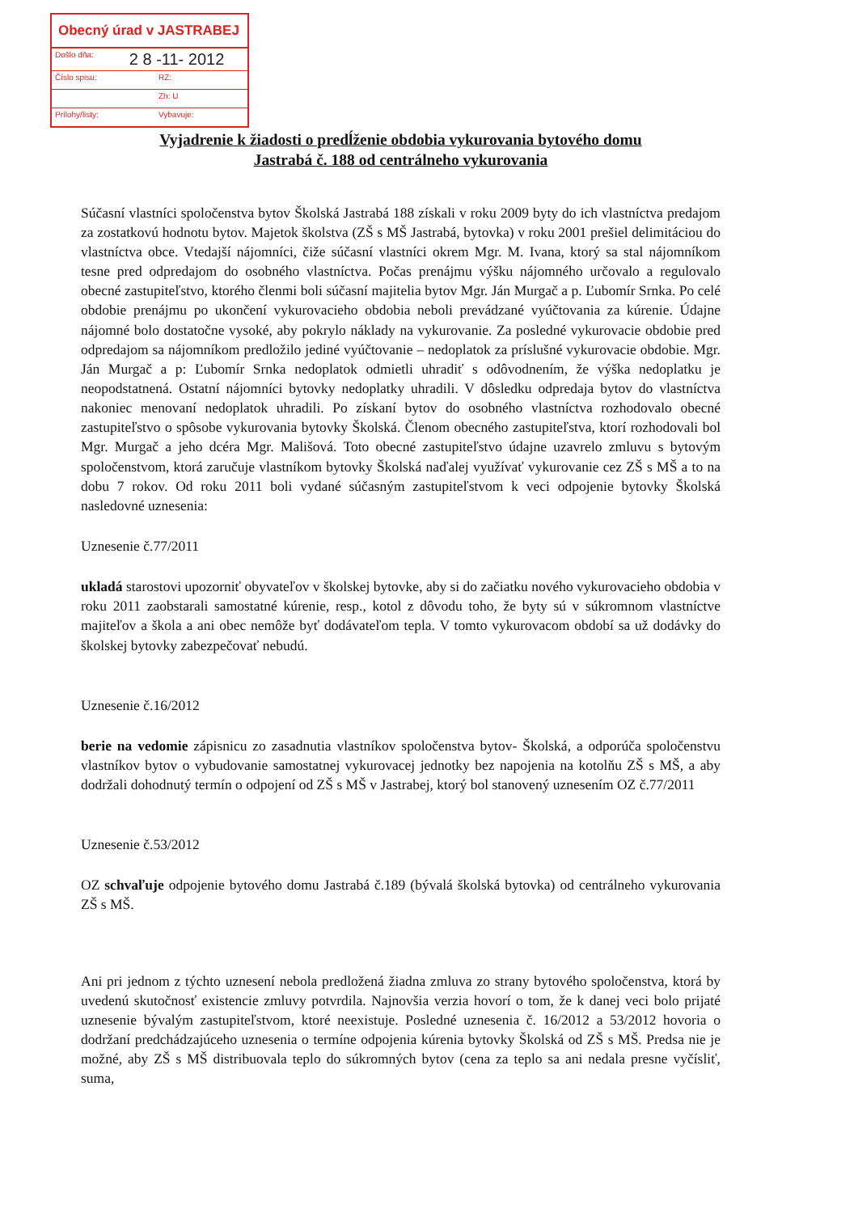Obecný úrad v JASTRABEJ
Došlo dňa:
2 8 -11- 2012
Číslo spisu: RZ:
Zh: U
Prílohy/listy: Vybavuje:
Vyjadrenie k žiadosti o predĺženie obdobia vykurovania bytového domu
Jastrabá č. 188 od centrálneho vykurovania
Súčasní vlastníci spoločenstva bytov Školská Jastrabá 188 získali v roku 2009 byty do ich vlastníctva predajom za zostatkovú hodnotu bytov. Majetok školstva (ZŠ s MŠ Jastrabá, bytovka) v roku 2001 prešiel delimitáciou do vlastníctva obce. Vtedajší nájomníci, čiže súčasní vlastníci okrem Mgr. M. Ivana, ktorý sa stal nájomníkom tesne pred odpredajom do osobného vlastníctva. Počas prenájmu výšku nájomného určovalo a regulovalo obecné zastupiteľstvo, ktorého členmi boli súčasní majitelia bytov Mgr. Ján Murgač a p. Ľubomír Srnka. Po celé obdobie prenájmu po ukončení vykurovacieho obdobia neboli prevádzané vyúčtovania za kúrenie. Údajne nájomné bolo dostatočne vysoké, aby pokrylo náklady na vykurovanie. Za posledné vykurovacie obdobie pred odpredajom sa nájomníkom predložilo jediné vyúčtovanie – nedoplatok za príslušné vykurovacie obdobie. Mgr. Ján Murgač a p: Ľubomír Srnka nedoplatok odmietli uhradiť s odôvodnením, že výška nedoplatku je neopodstatnená. Ostatní nájomníci bytovky nedoplatky uhradili. V dôsledku odpredaja bytov do vlastníctva nakoniec menovaní nedoplatok uhradili. Po získaní bytov do osobného vlastníctva rozhodovalo obecné zastupiteľstvo o spôsobe vykurovania bytovky Školská. Členom obecného zastupiteľstva, ktorí rozhodovali bol Mgr. Murgač a jeho dcéra Mgr. Mališová. Toto obecné zastupiteľstvo údajne uzavrelo zmluvu s bytovým spoločenstvom, ktorá zaručuje vlastníkom bytovky Školská naďalej využívať vykurovanie cez ZŠ s MŠ a to na dobu 7 rokov. Od roku 2011 boli vydané súčasným zastupiteľstvom k veci odpojenie bytovky Školská nasledovné uznesenia:
Uznesenie č.77/2011
ukladá starostovi upozorniť obyvateľov v školskej bytovke, aby si do začiatku nového vykurovacieho obdobia v roku 2011 zaobstarali samostatné kúrenie, resp., kotol z dôvodu toho, že byty sú v súkromnom vlastníctve majiteľov a škola a ani obec nemôže byť dodávateľom tepla. V tomto vykurovacom období sa už dodávky do školskej bytovky zabezpečovať nebudú.
Uznesenie č.16/2012
berie na vedomie zápisnicu zo zasadnutia vlastníkov spoločenstva bytov- Školská, a odporúča spoločenstvu vlastníkov bytov o vybudovanie samostatnej vykurovacej jednotky bez napojenia na kotolňu ZŠ s MŠ, a aby dodržali dohodnutý termín o odpojení od ZŠ s MŠ v Jastrabej, ktorý bol stanovený uznesením OZ č.77/2011
Uznesenie č.53/2012
OZ schvaľuje odpojenie bytového domu Jastrabá č.189 (bývalá školská bytovka) od centrálneho vykurovania ZŠ s MŠ.
Ani pri jednom z týchto uznesení nebola predložená žiadna zmluva zo strany bytového spoločenstva, ktorá by uvedenú skutočnosť existencie zmluvy potvrdila. Najnovšia verzia hovorí o tom, že k danej veci bolo prijaté uznesenie bývalým zastupiteľstvom, ktoré neexistuje. Posledné uznesenia č. 16/2012 a 53/2012 hovoria o dodržaní predchádzajúceho uznesenia o termíne odpojenia kúrenia bytovky Školská od ZŠ s MŠ. Predsa nie je možné, aby ZŠ s MŠ distribuovala teplo do súkromných bytov (cena za teplo sa ani nedala presne vyčísliť, suma,